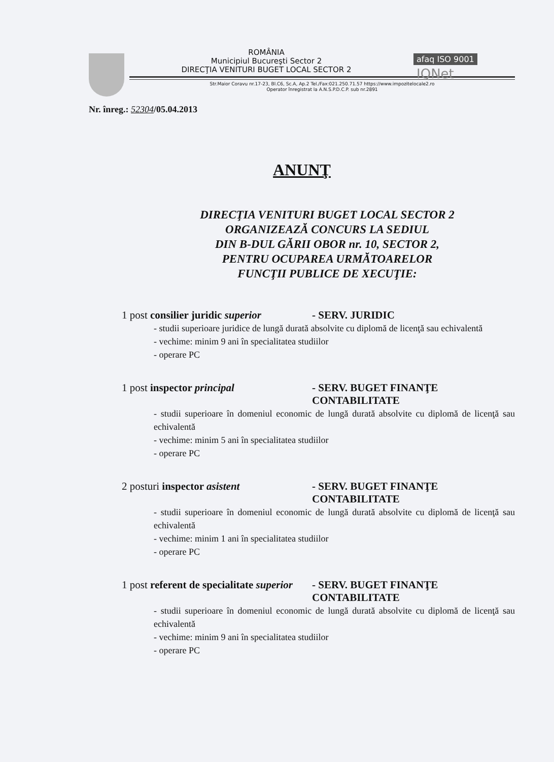afaq ISO 9001 IQNet
ROMÂNIA
Municipiul Bucureşti Sector 2
DIRECŢIA VENITURI BUGET LOCAL SECTOR 2
Str.Maior Coravu nr.17-23, Bl.C6, Sc.A, Ap.2 Tel./Fax:021.250.71.57 https://www.impozitelocale2.ro
Operator înregistrat la A.N.S.P.D.C.P. sub nr.2891
Nr. înreg.: 52304/05.04.2013
ANUNŢ
DIRECŢIA VENITURI BUGET LOCAL SECTOR 2
ORGANIZEAZĂ CONCURS LA SEDIUL
DIN B-DUL GĂRII OBOR nr. 10, SECTOR 2,
PENTRU OCUPAREA URMĂTOARELOR
FUNCŢII PUBLICE DE XECUŢIE:
1 post consilier juridic superior
- SERV. JURIDIC
- studii superioare juridice de lungă durată absolvite cu diplomă de licenţă sau echivalentă
- vechime: minim 9 ani în specialitatea studiilor
- operare PC
1 post inspector principal - SERV. BUGET FINANŢE CONTABILITATE
- studii superioare în domeniul economic de lungă durată absolvite cu diplomă de licenţă sau echivalentă
- vechime: minim 5 ani în specialitatea studiilor
- operare PC
2 posturi inspector asistent - SERV. BUGET FINANŢE CONTABILITATE
- studii superioare în domeniul economic de lungă durată absolvite cu diplomă de licenţă sau echivalentă
- vechime: minim 1 ani în specialitatea studiilor
- operare PC
1 post referent de specialitate superior
- SERV. BUGET FINANŢE CONTABILITATE
- studii superioare în domeniul economic de lungă durată absolvite cu diplomă de licenţă sau echivalentă
- vechime: minim 9 ani în specialitatea studiilor
- operare PC